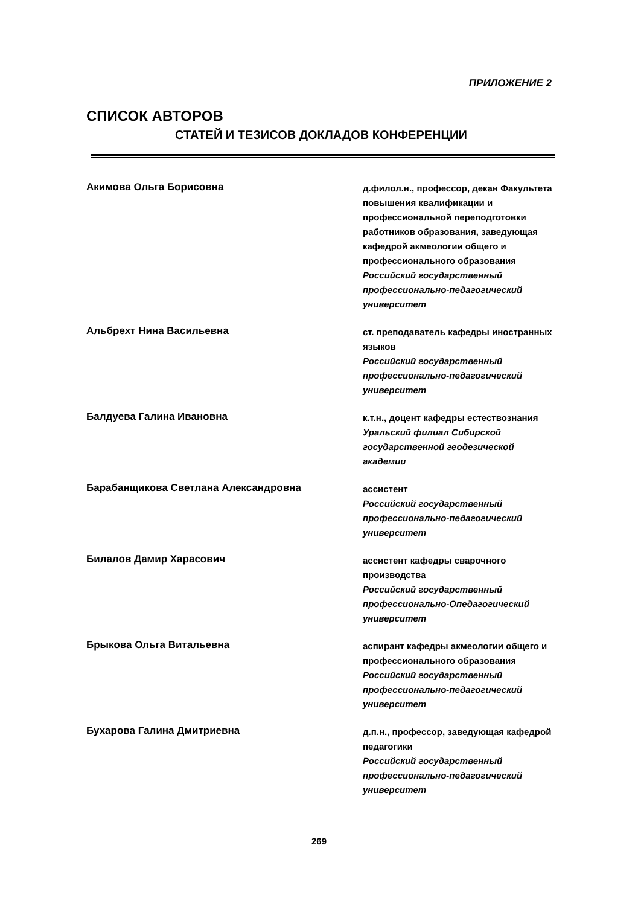ПРИЛОЖЕНИЕ 2
СПИСОК АВТОРОВ
СТАТЕЙ И ТЕЗИСОВ ДОКЛАДОВ КОНФЕРЕНЦИИ
Акимова Ольга Борисовна
д.филол.н., профессор, декан Факультета повышения квалификации и профессиональной переподготовки работников образования, заведующая кафедрой акмеологии общего и профессионального образования
Российский государственный профессионально-педагогический университет
Альбрехт Нина Васильевна
ст. преподаватель кафедры иностранных языков
Российский государственный профессионально-педагогический университет
Балдуева Галина Ивановна
к.т.н., доцент кафедры естествознания
Уральский филиал Сибирской государственной геодезической академии
Барабанщикова Светлана Александровна
ассистент
Российский государственный профессионально-педагогический университет
Билалов Дамир Харасович
ассистент кафедры сварочного производства
Российский государственный профессионально-Опедагогический университет
Брыкова Ольга Витальевна
аспирант кафедры акмеологии общего и профессионального образования
Российский государственный профессионально-педагогический университет
Бухарова Галина Дмитриевна
д.п.н., профессор, заведующая кафедрой педагогики
Российский государственный профессионально-педагогический университет
269